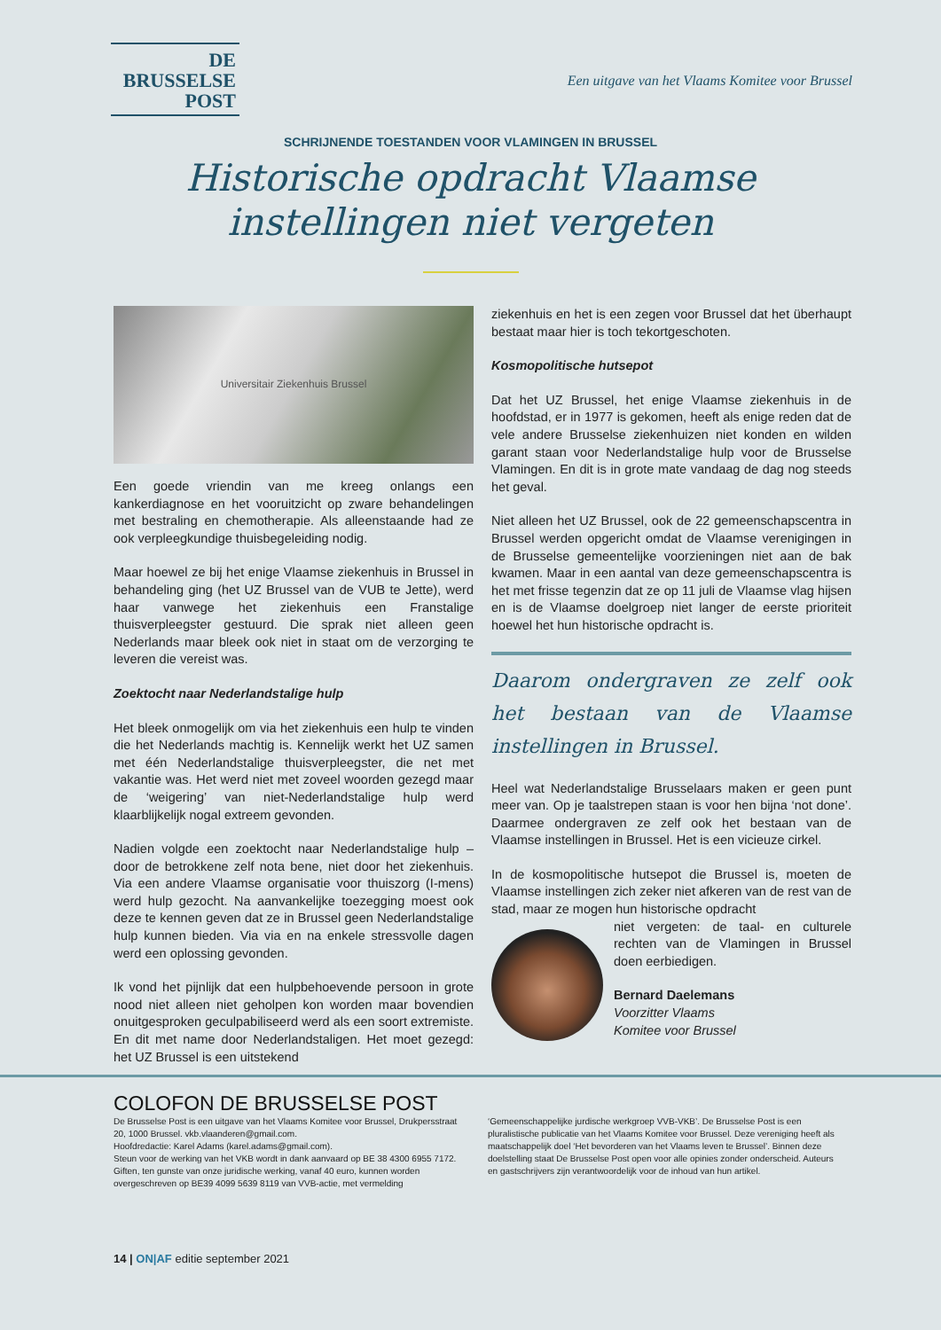DE
BRUSSELSE
POST
Een uitgave van het Vlaams Komitee voor Brussel
SCHRIJNENDE TOESTANDEN VOOR VLAMINGEN IN BRUSSEL
Historische opdracht Vlaamse
instellingen niet vergeten
Universitair Ziekenhuis Brussel
Een goede vriendin van me kreeg onlangs een kankerdiagnose en het vooruitzicht op zware behandelingen met bestraling en chemotherapie. Als alleenstaande had ze ook verpleegkundige thuisbegeleiding nodig.
Maar hoewel ze bij het enige Vlaamse ziekenhuis in Brussel in behandeling ging (het UZ Brussel van de VUB te Jette), werd haar vanwege het ziekenhuis een Franstalige thuisverpleegster gestuurd. Die sprak niet alleen geen Nederlands maar bleek ook niet in staat om de verzorging te leveren die vereist was.
Zoektocht naar Nederlandstalige hulp
Het bleek onmogelijk om via het ziekenhuis een hulp te vinden die het Nederlands machtig is. Kennelijk werkt het UZ samen met één Nederlandstalige thuisverpleegster, die net met vakantie was. Het werd niet met zoveel woorden gezegd maar de ‘weigering’ van niet-Nederlandstalige hulp werd klaarblijkelijk nogal extreem gevonden.
Nadien volgde een zoektocht naar Nederlandstalige hulp – door de betrokkene zelf nota bene, niet door het ziekenhuis. Via een andere Vlaamse organisatie voor thuiszorg (I-mens) werd hulp gezocht. Na aanvankelijke toezegging moest ook deze te kennen geven dat ze in Brussel geen Nederlandstalige hulp kunnen bieden. Via via en na enkele stressvolle dagen werd een oplossing gevonden.
Ik vond het pijnlijk dat een hulpbehoevende persoon in grote nood niet alleen niet geholpen kon worden maar bovendien onuitgesproken geculpabiliseerd werd als een soort extremiste. En dit met name door Nederlandstaligen. Het moet gezegd: het UZ Brussel is een uitstekend
ziekenhuis en het is een zegen voor Brussel dat het überhaupt bestaat maar hier is toch tekortgeschoten.
Kosmopolitische hutsepot
Dat het UZ Brussel, het enige Vlaamse ziekenhuis in de hoofdstad, er in 1977 is gekomen, heeft als enige reden dat de vele andere Brusselse ziekenhuizen niet konden en wilden garant staan voor Nederlandstalige hulp voor de Brusselse Vlamingen. En dit is in grote mate vandaag de dag nog steeds het geval.
Niet alleen het UZ Brussel, ook de 22 gemeenschapscentra in Brussel werden opgericht omdat de Vlaamse verenigingen in de Brusselse gemeentelijke voorzieningen niet aan de bak kwamen. Maar in een aantal van deze gemeenschapscentra is het met frisse tegenzin dat ze op 11 juli de Vlaamse vlag hijsen en is de Vlaamse doelgroep niet langer de eerste prioriteit hoewel het hun historische opdracht is.
Daarom ondergraven ze zelf ook het bestaan van de Vlaamse instellingen in Brussel.
Heel wat Nederlandstalige Brusselaars maken er geen punt meer van. Op je taalstrepen staan is voor hen bijna ‘not done’. Daarmee ondergraven ze zelf ook het bestaan van de Vlaamse instellingen in Brussel. Het is een vicieuze cirkel.
In de kosmopolitische hutsepot die Brussel is, moeten de Vlaamse instellingen zich zeker niet afkeren van de rest van de stad, maar ze mogen hun historische opdracht
niet vergeten: de taal- en culturele rechten van de Vlamingen in Brussel doen eerbiedigen.
Bernard Daelemans
Voorzitter Vlaams
Komitee voor Brussel
COLOFON DE BRUSSELSE POST
De Brusselse Post is een uitgave van het Vlaams Komitee voor Brussel, Drukpersstraat 20, 1000 Brussel. vkb.vlaanderen@gmail.com.
Hoofdredactie: Karel Adams (karel.adams@gmail.com).
Steun voor de werking van het VKB wordt in dank aanvaard op BE 38 4300 6955 7172. Giften, ten gunste van onze juridische werking, vanaf 40 euro, kunnen worden overgeschreven op BE39 4099 5639 8119 van VVB-actie, met vermelding
‘Gemeenschappelijke jurdische werkgroep VVB-VKB’. De Brusselse Post is een pluralistische publicatie van het Vlaams Komitee voor Brussel. Deze vereniging heeft als maatschappelijk doel ‘Het bevorderen van het Vlaams leven te Brussel’. Binnen deze doelstelling staat De Brusselse Post open voor alle opinies zonder onderscheid. Auteurs en gastschrijvers zijn verantwoordelijk voor de inhoud van hun artikel.
14 | ON|AF editie september 2021